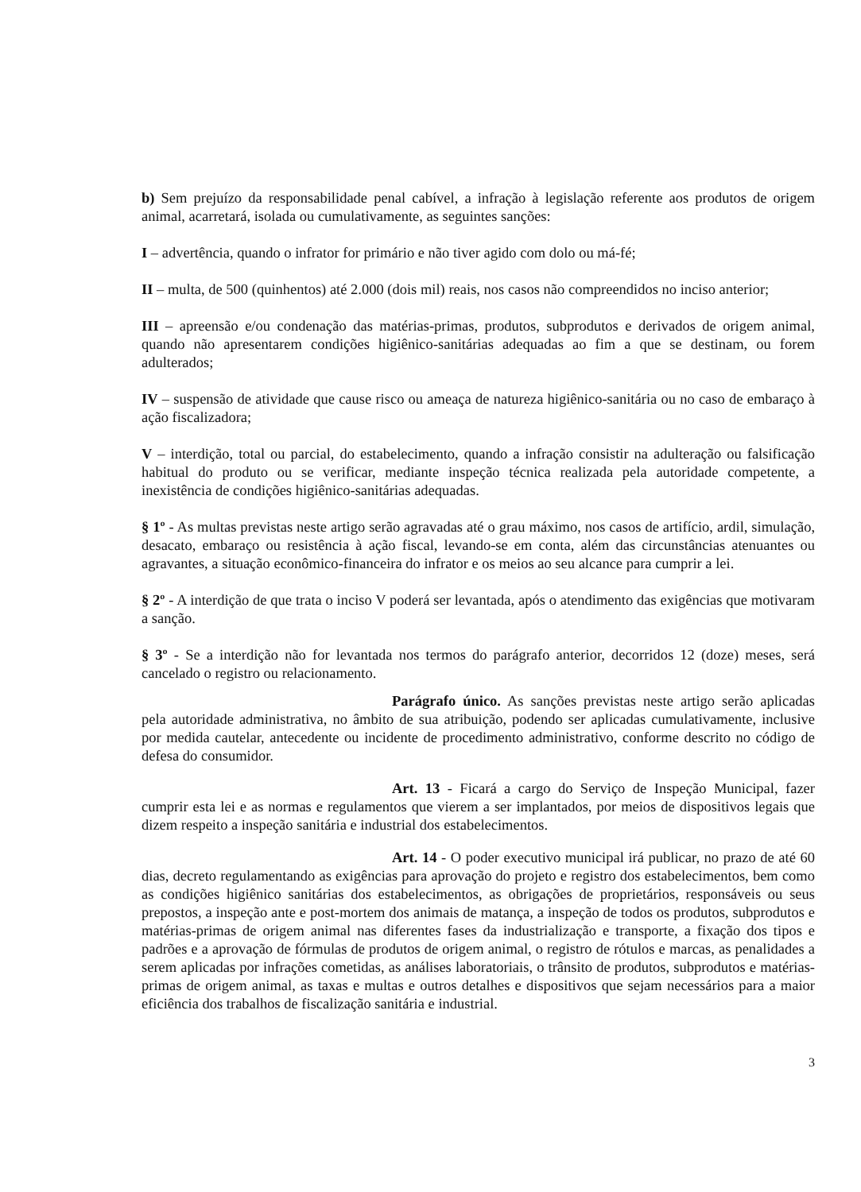b) Sem prejuízo da responsabilidade penal cabível, a infração à legislação referente aos produtos de origem animal, acarretará, isolada ou cumulativamente, as seguintes sanções:
I – advertência, quando o infrator for primário e não tiver agido com dolo ou má-fé;
II – multa, de 500 (quinhentos) até 2.000 (dois mil) reais, nos casos não compreendidos no inciso anterior;
III – apreensão e/ou condenação das matérias-primas, produtos, subprodutos e derivados de origem animal, quando não apresentarem condições higiênico-sanitárias adequadas ao fim a que se destinam, ou forem adulterados;
IV – suspensão de atividade que cause risco ou ameaça de natureza higiênico-sanitária ou no caso de embaraço à ação fiscalizadora;
V – interdição, total ou parcial, do estabelecimento, quando a infração consistir na adulteração ou falsificação habitual do produto ou se verificar, mediante inspeção técnica realizada pela autoridade competente, a inexistência de condições higiênico-sanitárias adequadas.
§ 1º - As multas previstas neste artigo serão agravadas até o grau máximo, nos casos de artifício, ardil, simulação, desacato, embaraço ou resistência à ação fiscal, levando-se em conta, além das circunstâncias atenuantes ou agravantes, a situação econômico-financeira do infrator e os meios ao seu alcance para cumprir a lei.
§ 2º - A interdição de que trata o inciso V poderá ser levantada, após o atendimento das exigências que motivaram a sanção.
§ 3º - Se a interdição não for levantada nos termos do parágrafo anterior, decorridos 12 (doze) meses, será cancelado o registro ou relacionamento.
Parágrafo único. As sanções previstas neste artigo serão aplicadas pela autoridade administrativa, no âmbito de sua atribuição, podendo ser aplicadas cumulativamente, inclusive por medida cautelar, antecedente ou incidente de procedimento administrativo, conforme descrito no código de defesa do consumidor.
Art. 13 - Ficará a cargo do Serviço de Inspeção Municipal, fazer cumprir esta lei e as normas e regulamentos que vierem a ser implantados, por meios de dispositivos legais que dizem respeito a inspeção sanitária e industrial dos estabelecimentos.
Art. 14 - O poder executivo municipal irá publicar, no prazo de até 60 dias, decreto regulamentando as exigências para aprovação do projeto e registro dos estabelecimentos, bem como as condições higiênico sanitárias dos estabelecimentos, as obrigações de proprietários, responsáveis ou seus prepostos, a inspeção ante e post-mortem dos animais de matança, a inspeção de todos os produtos, subprodutos e matérias-primas de origem animal nas diferentes fases da industrialização e transporte, a fixação dos tipos e padrões e a aprovação de fórmulas de produtos de origem animal, o registro de rótulos e marcas, as penalidades a serem aplicadas por infrações cometidas, as análises laboratoriais, o trânsito de produtos, subprodutos e matérias-primas de origem animal, as taxas e multas e outros detalhes e dispositivos que sejam necessários para a maior eficiência dos trabalhos de fiscalização sanitária e industrial.
3